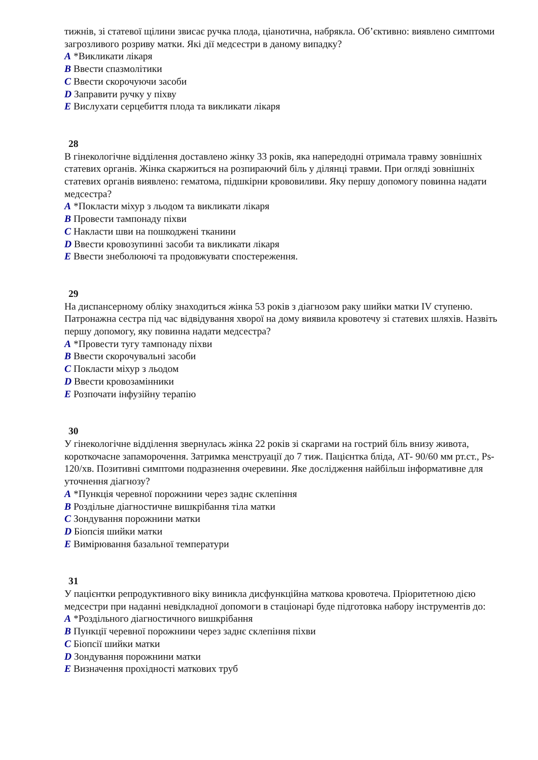тижнів, зі статевої щілини звисає ручка плода, ціанотична, набрякла. Об’єктивно: виявлено симптоми загрозливого розриву матки. Які дії медсестри в даному випадку?
A *Викликати лікаря
B Ввести спазмолітики
C Ввести скорочуючи засоби
D Заправити ручку у піхву
E Вислухати серцебиття плода та викликати лікаря
28
В гінекологічне відділення доставлено жінку 33 років, яка напередодні отримала травму зовнішніх статевих органів. Жінка скаржиться на розпираючий біль у ділянці травми. При огляді зовнішніх статевих органів виявлено: гематома, підшкірни крововиливи. Яку першу допомогу повинна надати медсестра?
A *Покласти міхур з льодом та викликати лікаря
B Провести тампонаду піхви
C Накласти шви на пошкоджені тканини
D Ввести кровозупинні засоби та викликати лікаря
E Ввести знеболюючі та продовжувати спостереження.
29
На диспансерному обліку знаходиться жінка 53 років з діагнозом раку шийки матки IV ступеню. Патронажна сестра під час відвідування хворої на дому виявила кровотечу зі статевих шляхів. Назвіть першу допомогу, яку повинна надати медсестра?
A *Провести тугу тампонаду піхви
B Ввести скорочувальні засоби
C Покласти міхур з льодом
D Ввести кровозамінники
E Розпочати інфузійну терапію
30
У гінекологічне відділення звернулась жінка 22 років зі скаргами на гострий біль внизу живота, короткочасне запаморочення. Затримка менструації до 7 тиж. Пацієнтка бліда, АТ- 90/60 мм рт.ст., Ps- 120/хв. Позитивні симптоми подразнення очеревини. Яке дослідження найбільш інформативне для уточнення діагнозу?
A *Пункція черевної порожнини через заднє склепіння
B Роздільне діагностичне вишкрібання тіла матки
C Зондування порожнини матки
D Біопсія шийки матки
E Вимірювання базальної температури
31
У пацієнтки репродуктивного віку виникла дисфункційна маткова кровотеча. Пріоритетною дією медсестри при наданні невідкладної допомоги в стаціонарі буде підготовка набору інструментів до:
A *Роздільного діагностичного вишкрібання
B Пункції черевної порожнини через заднє склепіння піхви
C Біопсії шийки матки
D Зондування порожнини матки
E Визначення прохідності маткових труб